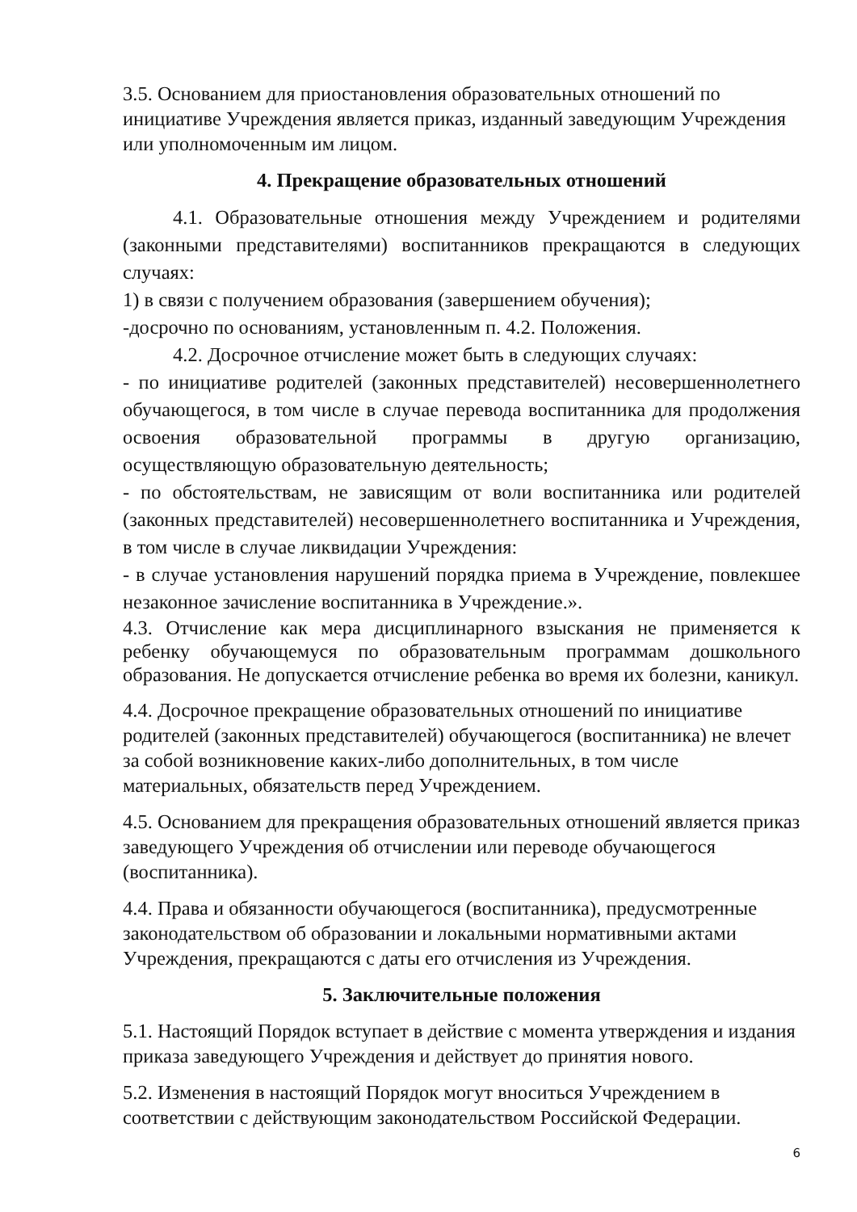3.5. Основанием для приостановления образовательных отношений по инициативе Учреждения является приказ, изданный заведующим Учреждения или уполномоченным им лицом.
4. Прекращение образовательных отношений
4.1. Образовательные отношения между Учреждением и родителями (законными представителями) воспитанников прекращаются в следующих случаях:
1) в связи с получением образования (завершением обучения);
-досрочно по основаниям, установленным п. 4.2. Положения.
4.2. Досрочное отчисление может быть в следующих случаях:
- по инициативе родителей (законных представителей) несовершеннолетнего обучающегося, в том числе в случае перевода воспитанника для продолжения освоения образовательной программы в другую организацию, осуществляющую образовательную деятельность;
- по обстоятельствам, не зависящим от воли воспитанника или родителей (законных представителей) несовершеннолетнего воспитанника и Учреждения, в том числе в случае ликвидации Учреждения:
- в случае установления нарушений порядка приема в Учреждение, повлекшее незаконное зачисление воспитанника в Учреждение.».
4.3. Отчисление как мера дисциплинарного взыскания не применяется к ребенку обучающемуся по образовательным программам дошкольного образования. Не допускается отчисление ребенка во время их болезни, каникул.
4.4. Досрочное прекращение образовательных отношений по инициативе родителей (законных представителей) обучающегося (воспитанника) не влечет за собой возникновение каких-либо дополнительных, в том числе материальных, обязательств перед Учреждением.
4.5. Основанием для прекращения образовательных отношений является приказ заведующего Учреждения об отчислении или переводе обучающегося (воспитанника).
4.4. Права и обязанности обучающегося (воспитанника), предусмотренные законодательством об образовании и локальными нормативными актами Учреждения, прекращаются с даты его отчисления из Учреждения.
5. Заключительные положения
5.1. Настоящий Порядок вступает в действие с момента утверждения и издания приказа заведующего Учреждения и действует до принятия нового.
5.2. Изменения в настоящий Порядок могут вноситься Учреждением в соответствии с действующим законодательством Российской Федерации.
6